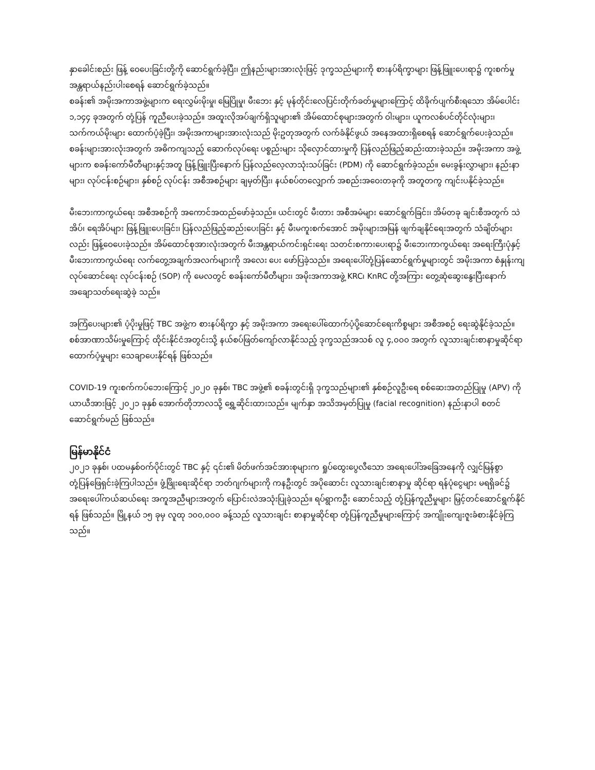နှာခေါင်းစည်း ဖြန့် ဝေပေးခြင်းတို့ကို ဆောင်ရွက်ခဲ့ပြီး၊ ဤနည်းများအားလုံးဖြင့် ဒုက္ခသည်များကို စားနပ်ရိက္ခာများ ဖြန့်ဖြူးပေးရာ၌ ကူးစက်မှု အန္တရာယ်နည်းပါးစေရန် ဆောင်ရွက်ခဲ့သည်။
စခန်း၏ အမိုးအကာအဖွဲ့များက ရေးလွှမ်းမိုးမှု၊ မြေပြိုမှု၊ မီးဘေး နှင့် မုန်တိုင်းလေပြင်းတိုက်ခတ်မှုများကြောင့် ထိခိုက်ပျက်စီးရသော အိမ်ပေါင်း ၁,၁၄၄ ခုအတွက် တုံ့ပြန် ကူညီပေးခဲ့သည်။ အထူးလိုအပ်ချက်ရှိသူများ၏ အိမ်ထောင်စုများအတွက် ဝါးများ၊ ယူကလစ်ပင်တိုင်လုံးများ၊ သက်ကယ်မိုးများ ထောက်ပံ့ခဲ့ပြီး၊ အမိုးအကာများအားလုံးသည် မိုးဥတုအတွက် လက်ခံနိုင်ဖွယ် အနေအထားရှိစေရန် ဆောင်ရွက်ပေးခဲ့သည်။ စခန်းများအားလုံးအတွက် အဓိကကျသည့် ဆောက်လုပ်ရေး ပစ္စည်းများ သိုလှောင်ထားမှုကို ပြန်လည်ဖြည့်ဆည်းထားခဲ့သည်။ အမိုးအကာ အဖွဲ့များက စခန်းကော်မီတီများနှင့်အတူ ဖြန့်ဖြူးပြီးနောက် ပြန်လည်လေ့လာသုံးသပ်ခြင်း (PDM) ကို ဆောင်ရွက်ခဲ့သည်။ မေးခွန်းလွှာများ၊ နည်းနာများ၊ လုပ်ငန်းစဉ်များ၊ နှစ်စဉ် လုပ်ငန်း အစီအစဉ်များ ချမှတ်ပြီး၊ နယ်စပ်တလျှောက် အစည်းအဝေးတခုကို အတူတကွ ကျင်းပနိုင်ခဲ့သည်။
မီးဘေးကာကွယ်ရေး အစီအစဉ်ကို အကောင်အထည်ဖော်ခဲ့သည်။ ယင်းတွင် မီးတား အစီအမံများ ဆောင်ရွက်ခြင်း၊ အိမ်တခု ချင်းစီအတွက် သဲအိပ်၊ ရေအိပ်များ ဖြန့်ဖြူးပေးခြင်း၊ ပြန်လည်ဖြည့်ဆည်းပေးခြင်း နှင့် မီးမကူးစက်အောင် အမိုးများအမြန် ဖျက်ချနိုင်ရေးအတွက် သံချိတ်များလည်း ဖြန့်ဝေပေးခဲ့သည်။ အိမ်ထောင်စုအားလုံးအတွက် မီးအန္တရာယ်ကင်းရှင်းရေး သတင်းစကားပေးရာ၌ မီးဘေးကာကွယ်ရေး အရေးကြီးပုံနှင့် မီးဘေးကာကွယ်ရေး လက်တွေ့အချက်အလက်များကို အလေး ပေး ဖော်ပြခဲ့သည်။ အရေးပေါ်တုံ့ပြန်ဆောင်ရွက်မှုများတွင် အမိုးအကာ စံနှုန်းကျ လုပ်ဆောင်ရေး လုပ်ငန်းစဉ် (SOP) ကို မေလတွင် စခန်းကော်မီတီများ၊ အမိုးအကာအဖွဲ့ KRC၊ KnRC တို့အကြား တွေ့ဆုံဆွေးနွေးပြီးနောက် အချောသတ်ရေးဆွဲခဲ့ သည်။
အကြံပေးများ၏ ပံ့ပိုးမှုဖြင့် TBC အဖွဲ့က စားနပ်ရိက္ခာ နှင့် အမိုးအကာ အရေးပေါ်ထောက်ပံ့ပို့ဆောင်ရေးကိစ္စများ အစီအစဉ် ရေးဆွဲနိုင်ခဲ့သည်။ စစ်အာဏာသိမ်းမှုကြောင့် ထိုင်းနိုင်ငံအတွင်းသို့ နယ်စပ်ဖြတ်ကျော်လာနိုင်သည့် ဒုက္ခသည်အသစ် လူ ၄,၀၀၀ အတွက် လူသားချင်းစာနာမှုဆိုင်ရာ ထောက်ပံ့မှုများ သေချာပေးနိုင်ရန် ဖြစ်သည်။
COVID-19 ကူးစက်ကပ်ဘေးကြောင့် ၂၀၂၀ ခုနှစ်၊ TBC အဖွဲ့၏ စခန်းတွင်းရှိ ဒုက္ခသည်များ၏ နှစ်စဉ်လူဦးရေ စစ်ဆေးအတည်ပြုမှု (APV) ကို ယာယီအားဖြင့် ၂၀၂၁ ခုနှစ် အောက်တိုဘာလသို့ ရွှေ့ဆိုင်းထားသည်။ မျက်နှာ အသိအမှတ်ပြုမှု (facial recognition) နည်းနာပါ စတင်ဆောင်ရွက်မည် ဖြစ်သည်။
မြန်မာနိုင်ငံ
၂၀၂၁ ခုနှစ်၊ ပထမနှစ်ဝက်ပိုင်းတွင် TBC နှင့် ၎င်း၏ မိတ်ဖက်အင်အားစုများက ရှုပ်ထွေးပွေလီသော အရေးပေါ်အခြေအနေကို လျှင်မြန်စွာ တုံ့ပြန်ဖြေရှင်းခဲ့ကြပါသည်။ ဖွံ့ဖြိုးရေးဆိုင်ရာ ဘတ်ဂျက်များကို ကနဦးတွင် အပိုဆောင်း လူသားချင်းစာနာမှု ဆိုင်ရာ ရန်ပုံငွေများ မရရှိခင်၌ အရေးပေါ်ကယ်ဆယ်ရေး အကူအညီများအတွက် ပြောင်းလဲအသုံးပြုခဲ့သည်။ ရပ်ရွာကဦး ဆောင်သည့် တုံ့ပြန်ကူညီမှုများ မြှင့်တင်ဆောင်ရွက်နိုင်ရန် ဖြစ်သည်။ မြို့နယ် ၁၅ ခုမှ လူထု ၁၀၀,၀၀၀ ခန့်သည် လူသားချင်း စာနာမှုဆိုင်ရာ တုံ့ပြန်ကူညီမှုများကြောင့် အကျိုးကျေးဇူးခံစားနိုင်ခဲ့ကြသည်။